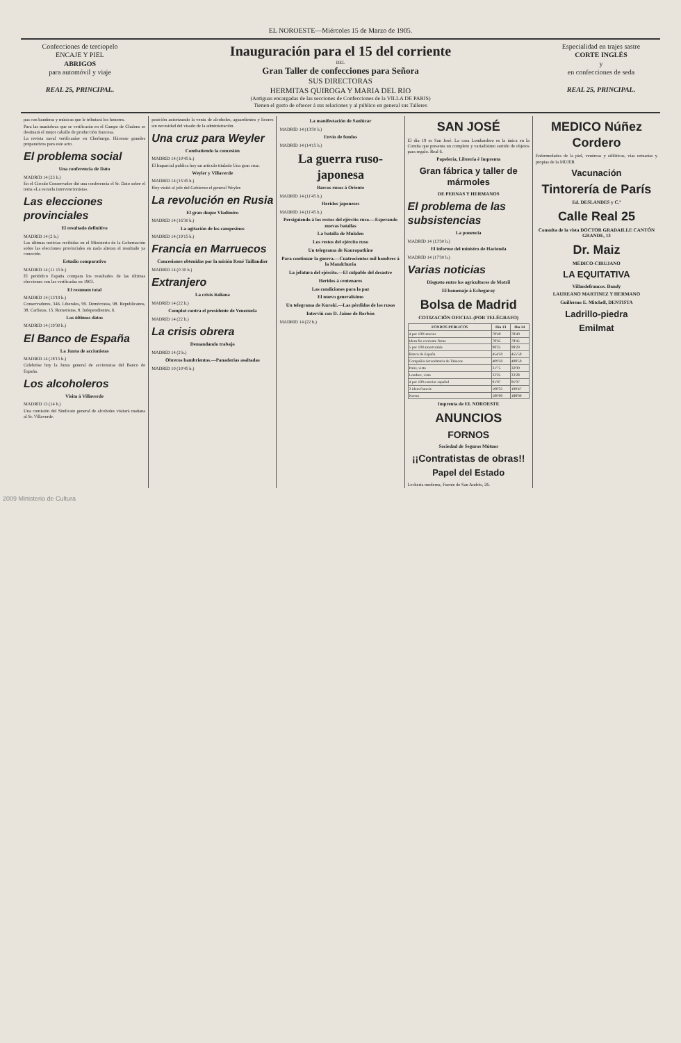EL NOROESTE—Miércoles 15 de Marzo de 1905.
Confecciones de terciopelo
ENCAJE Y PIEL
ABRIGOS
para automóvil y viaje
REAL 25, PRINCIPAL.
Inauguración para el 15 del corriente
DEL
Gran Taller de confecciones para Señora
SUS DIRECTORAS
HERMITAS QUIROGA Y MARIA DEL RIO
(Antiguas encargadas de las secciones de Confecciones de la VILLA DE PARIS)
Tienen el gusto de ofrecer á sus relaciones y al público en general sus Talleres
Especialidad en trajes sastre
CORTE INGLÉS
y
en confecciones de seda
REAL 25, PRINCIPAL.
pas con banderas y músicas que le tributará los honores.
Para las maniobras que se verificarán en el Campo de Chalons se destinará el mejor caballo de producción francesa.
La revista naval verificaráse en Cherburgo. Hácense grandes preparativos para este acto.
El problema social
Una conferencia de Dato
MADRID 14 (23 h.)
En el Círculo Conservador dió una conferencia el Sr. Dato sobre el tema «La escuela intervencionista».
Las elecciones provinciales
El resultado definitivo
MADRID 14 (2 h.)
Las últimas noticias recibidas en el Ministerio de la Gobernación sobre las elecciones provinciales en nada alteran el resultado ya conocido.
Estudio comparativo
MADRID 14 (11 15 h.)
El periódico España compara los resultados de las últimas elecciones con las verificadas en 1903.
El resumen total
MADRID 14 (13'19 h.)
Conservadores, 346. Liberales, 99. Demócratas, 98. Republicanos, 38. Carlistas, 15. Romeristas, 8. Independientes, 6.
Los últimos datos
MADRID 14 (19'30 h.)
El Banco de España
La Junta de accionistas
MADRID 14 (18'15 h.)
Celebróse hoy la Junta general de accionistas del Banco de España.
Los alcoholeros
Visita á Villaverde
MADRID 13 (14 h.)
Una comisión del Sindicato general de alcoholes visitará mañana al Sr. Villaverde.
posición autorizando la venta de alcoholes, aguardientes y licores sin necesidad del visado de la administración.
Una cruz para Weyler
Combatiendo la concesión
MADRID 14 (10'45 h.)
El Imparcial publica hoy un artículo titulado Una gran cruz.
Weyler y Villaverde
MADRID 14 (15'45 h.)
Hoy visitó al jefe del Gobierno el general Weyler.
La revolución en Rusia
El gran duque Vladimiro
MADRID 14 (16'30 h.)
La agitación de los campesinos
MADRID 14 (19'15 h.)
Francia en Marruecos
Concesiones obtenidas por la misión René Taillandier
MADRID 14 (0 30 h.)
Extranjero
La crisis italiana
MADRID 14 (22 h.)
Complot contra el presidente de Venezuela
MADRID 14 (22 h.)
La crisis obrera
Demandando trabajo
MADRID 14 (2 h.)
Obreros hambrientos.—Panaderías asaltadas
MADRID 10 (10'45 h.)
La manifestación de Sanlúcar
MADRID 14 (13'50 h.)
Envío de fondos
MADRID 14 (14'15 h.)
La guerra ruso-japonesa
Barcos rusos á Oriente
MADRID 14 (11'45 h.)
Heridos japoneses
MADRID 14 (11'45 h.)
Persiguiendo á los restos del ejército ruso.—Esperando nuevas batallas
La batalla de Mukden
Los restos del ejército ruso
Un telegrama de Kouropatkine
Para continuar la guerra.—Cuatrocientos mil hombres á la Mandchuria
La jefatura del ejército.—El culpable del desastre
Heridos á centenares
Las condiciones para la paz
El nuevo generalísimo
Un telegrama de Kuroki.—Las pérdidas de los rusos
Interviú con D. Jaime de Borbón
MADRID 14 (22 h.)
SAN JOSÉ
El día 19 es San José. La casa Lombardero es la única en la Coruña que presenta un completo y variadísimo surtido de objetos para regalo. Real 6.
Papelería, Librería é Imprenta
Gran fábrica y taller de mármoles
DE PERNAS Y HERMANOS
El problema de las subsistencias
La ponencia
MADRID 14 (13'30 h.)
El informe del ministro de Hacienda
MADRID 14 (17'30 h.)
Varias noticias
Disgusto entre los agricultores de Motril
El homenaje á Echegaray
Bolsa de Madrid
COTIZACIÓN OFICIAL (POR TELÉGRAFO)
| FONDOS PÚBLICOS | Día 13 | Día 14 |
| --- | --- | --- |
| 4 por 100 interior | 78'40 | 78'40 |
| Idem fin corriente firme | 78'45 | 78'45 |
| 5 por 100 amortizable | 98'25 | 98'20 |
| Banco de España | 454'50 | 455'50 |
| Compañía Arrendataria de Tabacos | 409'50 | 408'50 |
| París, vista | 31'75 | 32'00 |
| Londres, vista | 33'25 | 33'28 |
| 4 por 100 exterior español | 91'97 | 91'97 |
| 3 idem francés | 100'35 | 100'47 |
| Nortes | 189'00 | 188'00 |
Imprenta de EL NOROESTE
ANUNCIOS
FORNOS
Sociedad de Seguros Mútuos
¡¡Contratistas de obras!!
Papel del Estado
Lechería moderna, Fuente de San Andrés, 26.
MEDICO Núñez Cordero
Enfermedades de la piel, venéreas y sifilíticas, vías urinarias y propias de la MUJER
Vacunación
Tintorería de París
Ed. DESLANDES y C.ª
Calle Real 25
Consulta de la vista DOCTOR GRADAILLE CANTÓN GRANDE, 13
Dr. Maiz
MÉDICO-CIRUJANO
LA EQUITATIVA
Villardefrancos. Dandy
LAUREANO MARTINEZ Y HERMANO
Guillermo E. Mitchell, DENTISTA
Ladrillo-piedra
Emilmat
2009 Ministerio de Cultura